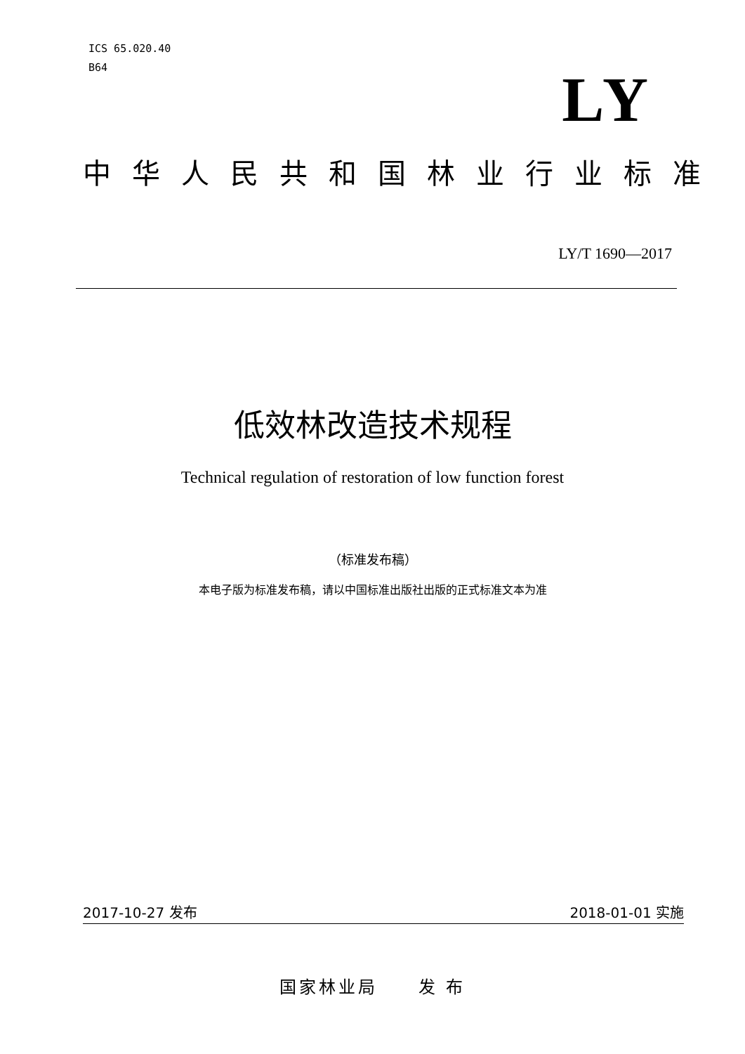ICS 65.020.40
B64
LY
中华人民共和国林业行业标准
LY/T 1690—2017
低效林改造技术规程
Technical regulation of restoration of low function forest
（标准发布稿）
本电子版为标准发布稿，请以中国标准出版社出版的正式标准文本为准
2017-10-27 发布 2018-01-01 实施
国家林业局 发 布